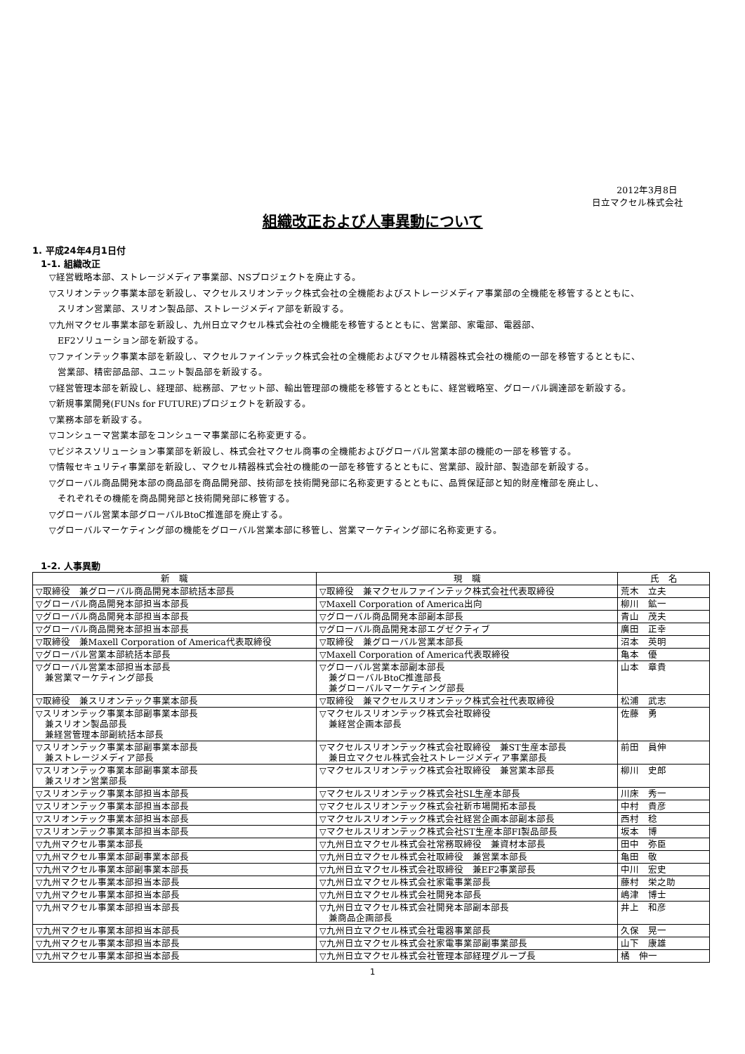2012年3月8日
日立マクセル株式会社
組織改正および人事異動について
1. 平成24年4月1日付
1-1. 組織改正
▽経営戦略本部、ストレージメディア事業部、NSプロジェクトを廃止する。
▽スリオンテック事業本部を新設し、マクセルスリオンテック株式会社の全機能およびストレージメディア事業部の全機能を移管するとともに、
スリオン営業部、スリオン製品部、ストレージメディア部を新設する。
▽九州マクセル事業本部を新設し、九州日立マクセル株式会社の全機能を移管するとともに、営業部、家電部、電器部、
EF2ソリューション部を新設する。
▽ファインテック事業本部を新設し、マクセルファインテック株式会社の全機能およびマクセル精器株式会社の機能の一部を移管するとともに、
営業部、精密部品部、ユニット製品部を新設する。
▽経営管理本部を新設し、経理部、総務部、アセット部、輸出管理部の機能を移管するとともに、経営戦略室、グローバル調達部を新設する。
▽新規事業開発(FUNs for FUTURE)プロジェクトを新設する。
▽業務本部を新設する。
▽コンシューマ営業本部をコンシューマ事業部に名称変更する。
▽ビジネスソリューション事業部を新設し、株式会社マクセル商事の全機能およびグローバル営業本部の機能の一部を移管する。
▽情報セキュリティ事業部を新設し、マクセル精器株式会社の機能の一部を移管するとともに、営業部、設計部、製造部を新設する。
▽グローバル商品開発本部の商品部を商品開発部、技術部を技術開発部に名称変更するとともに、品質保証部と知的財産権部を廃止し、
それぞれその機能を商品開発部と技術開発部に移管する。
▽グローバル営業本部グローバルBtoC推進部を廃止する。
▽グローバルマーケティング部の機能をグローバル営業本部に移管し、営業マーケティング部に名称変更する。
1-2. 人事異動
| 新 職 | 現 職 | 氏 名 |
| --- | --- | --- |
| ▽取締役 兼グローバル商品開発本部統括本部長 | ▽取締役 兼マクセルファインテック株式会社代表取締役 | 荒木 立夫 |
| ▽グローバル商品開発本部担当本部長 | ▽Maxell Corporation of America出向 | 柳川 鉱一 |
| ▽グローバル商品開発本部担当本部長 | ▽グローバル商品開発本部副本部長 | 青山 茂夫 |
| ▽グローバル商品開発本部担当本部長 | ▽グローバル商品開発本部エグゼクティブ | 廣田 正幸 |
| ▽取締役 兼Maxell Corporation of America代表取締役 | ▽取締役 兼グローバル営業本部長 | 沼本 英明 |
| ▽グローバル営業本部統括本部長 | ▽Maxell Corporation of America代表取締役 | 亀本 優 |
| ▽グローバル営業本部担当本部長 兼営業マーケティング部長 | ▽グローバル営業本部副本部長 兼グローバルBtoC推進部長 兼グローバルマーケティング部長 | 山本 章貴 |
| ▽取締役 兼スリオンテック事業本部長 | ▽取締役 兼マクセルスリオンテック株式会社代表取締役 | 松浦 武志 |
| ▽スリオンテック事業本部副事業本部長 兼スリオン製品部長 兼経営管理本部副統括本部長 | ▽マクセルスリオンテック株式会社取締役 兼経営企画本部長 | 佐藤 勇 |
| ▽スリオンテック事業本部副事業本部長 兼ストレージメディア部長 | ▽マクセルスリオンテック株式会社取締役 兼ST生産本部長 兼日立マクセル株式会社ストレージメディア事業部長 | 前田 員伸 |
| ▽スリオンテック事業本部副事業本部長 兼スリオン営業部長 | ▽マクセルスリオンテック株式会社取締役 兼営業本部長 | 柳川 史郎 |
| ▽スリオンテック事業本部担当本部長 | ▽マクセルスリオンテック株式会社SL生産本部長 | 川床 秀一 |
| ▽スリオンテック事業本部担当本部長 | ▽マクセルスリオンテック株式会社新市場開拓本部長 | 中村 貴彦 |
| ▽スリオンテック事業本部担当本部長 | ▽マクセルスリオンテック株式会社経営企画本部副本部長 | 西村 稔 |
| ▽スリオンテック事業本部担当本部長 | ▽マクセルスリオンテック株式会社ST生産本部FI製品部長 | 坂本 博 |
| ▽九州マクセル事業本部長 | ▽九州日立マクセル株式会社常務取締役 兼資材本部長 | 田中 弥臣 |
| ▽九州マクセル事業本部副事業本部長 | ▽九州日立マクセル株式会社取締役 兼営業本部長 | 亀田 敬 |
| ▽九州マクセル事業本部副事業本部長 | ▽九州日立マクセル株式会社取締役 兼EF2事業部長 | 中川 宏史 |
| ▽九州マクセル事業本部担当本部長 | ▽九州日立マクセル株式会社家電事業部長 | 藤村 栄之助 |
| ▽九州マクセル事業本部担当本部長 | ▽九州日立マクセル株式会社開発本部長 | 嶋津 博士 |
| ▽九州マクセル事業本部担当本部長 | ▽九州日立マクセル株式会社開発本部副本部長 兼商品企画部長 | 井上 和彦 |
| ▽九州マクセル事業本部担当本部長 | ▽九州日立マクセル株式会社電器事業部長 | 久保 晃一 |
| ▽九州マクセル事業本部担当本部長 | ▽九州日立マクセル株式会社家電事業部副事業部長 | 山下 康雄 |
| ▽九州マクセル事業本部担当本部長 | ▽九州日立マクセル株式会社管理本部経理グループ長 | 橘 伸一 |
1